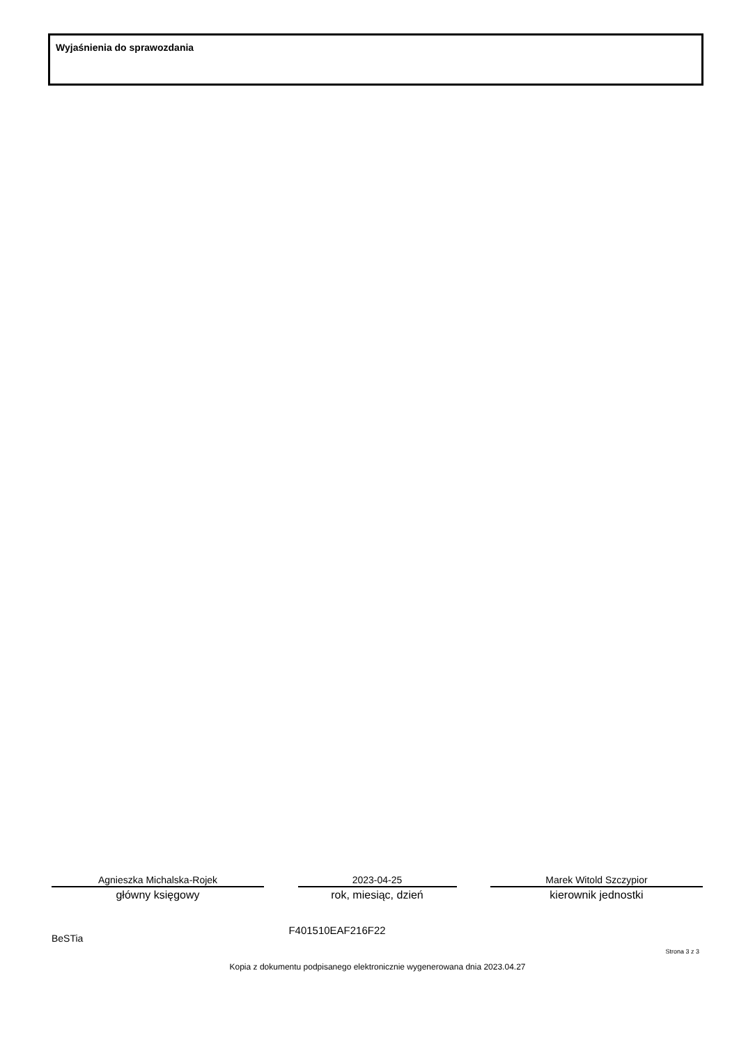Wyjaśnienia do sprawozdania
Agnieszka Michalska-Rojek
główny księgowy
2023-04-25
rok, miesiąc, dzień
Marek Witold Szczypior
kierownik jednostki
BeSTia F401510EAF216F22
Strona 3 z 3
Kopia z dokumentu podpisanego elektronicznie wygenerowana dnia 2023.04.27